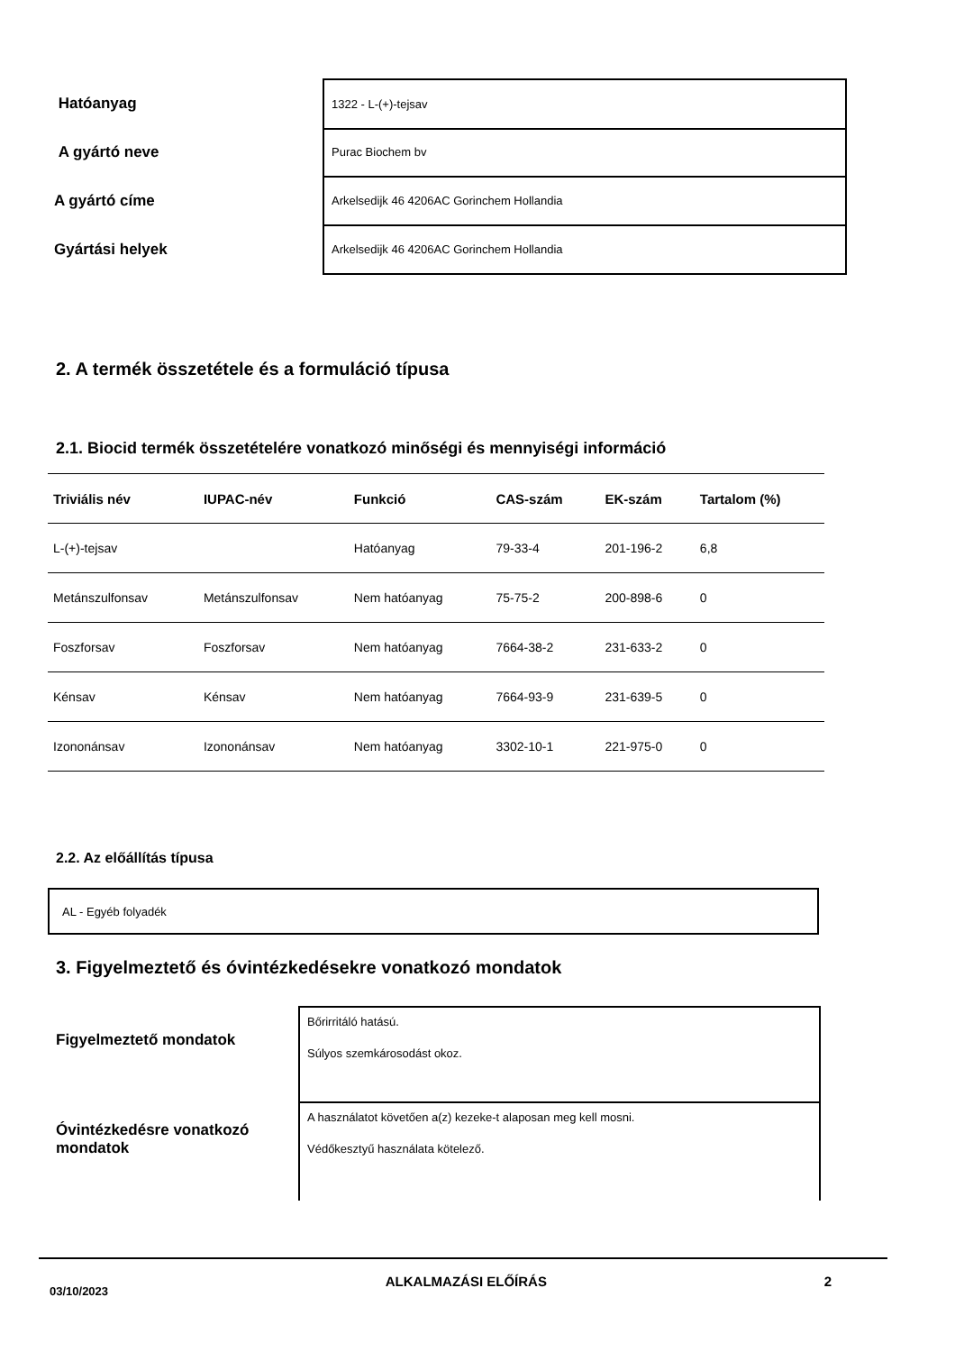Hatóanyag
1322 - L-(+)-tejsav
A gyártó neve
Purac Biochem bv
A gyártó címe
Arkelsedijk 46 4206AC Gorinchem Hollandia
Gyártási helyek
Arkelsedijk 46 4206AC Gorinchem Hollandia
2. A termék összetétele és a formuláció típusa
2.1. Biocid termék összetételére vonatkozó minőségi és mennyiségi információ
| Triviális név | IUPAC-név | Funkció | CAS-szám | EK-szám | Tartalom (%) |
| --- | --- | --- | --- | --- | --- |
| L-(+)-tejsav | | Hatóanyag | 79-33-4 | 201-196-2 | 6,8 |
| Metánszulfonsav | Metánszulfonsav | Nem hatóanyag | 75-75-2 | 200-898-6 | 0 |
| Foszforsav | Foszforsav | Nem hatóanyag | 7664-38-2 | 231-633-2 | 0 |
| Kénsav | Kénsav | Nem hatóanyag | 7664-93-9 | 231-639-5 | 0 |
| Izononánsav | Izononánsav | Nem hatóanyag | 3302-10-1 | 221-975-0 | 0 |
2.2. Az előállítás típusa
AL - Egyéb folyadék
3. Figyelmeztető és óvintézkedésekre vonatkozó mondatok
Figyelmeztető mondatok
Bőrirritáló hatású.
Súlyos szemkárosodást okoz.
Óvintézkedésre vonatkozó mondatok
A használatot követően a(z) kezeke-t alaposan meg kell mosni.
Védőkesztyű használata kötelező.
03/10/2023 ALKALMAZÁSI ELŐÍRÁS 2